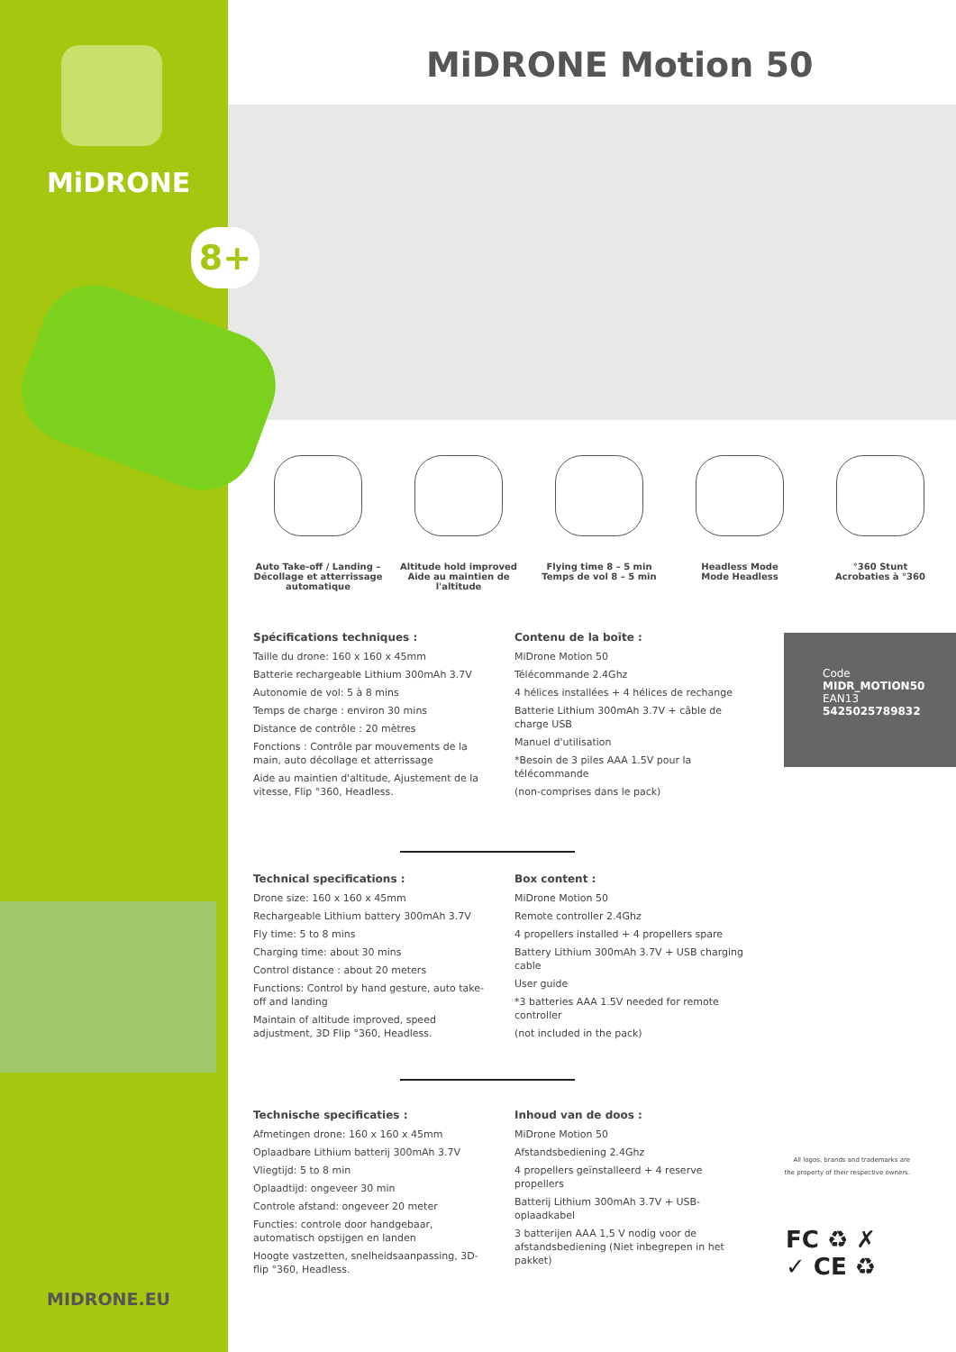MiDRONE
8+
MiDRONE Motion 50
Auto Take-off / Landing –
Décollage et atterrissage
automatique
Altitude hold improved
Aide au maintien de
l'altitude
Flying time 8 – 5 min
Temps de vol 8 – 5 min
Headless Mode
Mode Headless
°360 Stunt
Acrobaties à °360
Spécifications techniques :
Taille du drone: 160 x 160 x 45mm
Batterie rechargeable Lithium 300mAh 3.7V
Autonomie de vol: 5 à 8 mins
Temps de charge : environ 30 mins
Distance de contrôle : 20 mètres
Fonctions : Contrôle par mouvements de la main, auto décollage et atterrissage
Aide au maintien d'altitude, Ajustement de la vitesse, Flip °360, Headless.
Contenu de la boîte :
MiDrone Motion 50
Télécommande 2.4Ghz
4 hélices installées + 4 hélices de rechange
Batterie Lithium 300mAh 3.7V + câble de charge USB
Manuel d'utilisation
*Besoin de 3 piles AAA 1.5V pour la télécommande
(non-comprises dans le pack)
Code
MIDR_MOTION50
EAN13
5425025789832
Technical specifications :
Drone size: 160 x 160 x 45mm
Rechargeable Lithium battery 300mAh 3.7V
Fly time: 5 to 8 mins
Charging time: about 30 mins
Control distance : about 20 meters
Functions: Control by hand gesture, auto take-off and landing
Maintain of altitude improved, speed adjustment, 3D Flip °360, Headless.
Box content :
MiDrone Motion 50
Remote controller 2.4Ghz
4 propellers installed + 4 propellers spare
Battery Lithium 300mAh 3.7V + USB charging cable
User guide
*3 batteries AAA 1.5V needed for remote controller
(not included in the pack)
Technische specificaties :
Afmetingen drone: 160 x 160 x 45mm
Oplaadbare Lithium batterij 300mAh 3.7V
Vliegtijd: 5 to 8 min
Oplaadtijd: ongeveer 30 min
Controle afstand: ongeveer 20 meter
Functies: controle door handgebaar, automatisch opstijgen en landen
Hoogte vastzetten, snelheidsaanpassing, 3D-flip °360, Headless.
Inhoud van de doos :
MiDrone Motion 50
Afstandsbediening 2.4Ghz
4 propellers geïnstalleerd + 4 reserve propellers
Batterij Lithium 300mAh 3.7V + USB-oplaadkabel
3 batterijen AAA 1,5 V nodig voor de afstandsbediening (Niet inbegrepen in het pakket)
All logos, brands and trademarks are the property of their respective owners.
FC ♻ ✗
✓ CE ♻
MIDRONE.EU